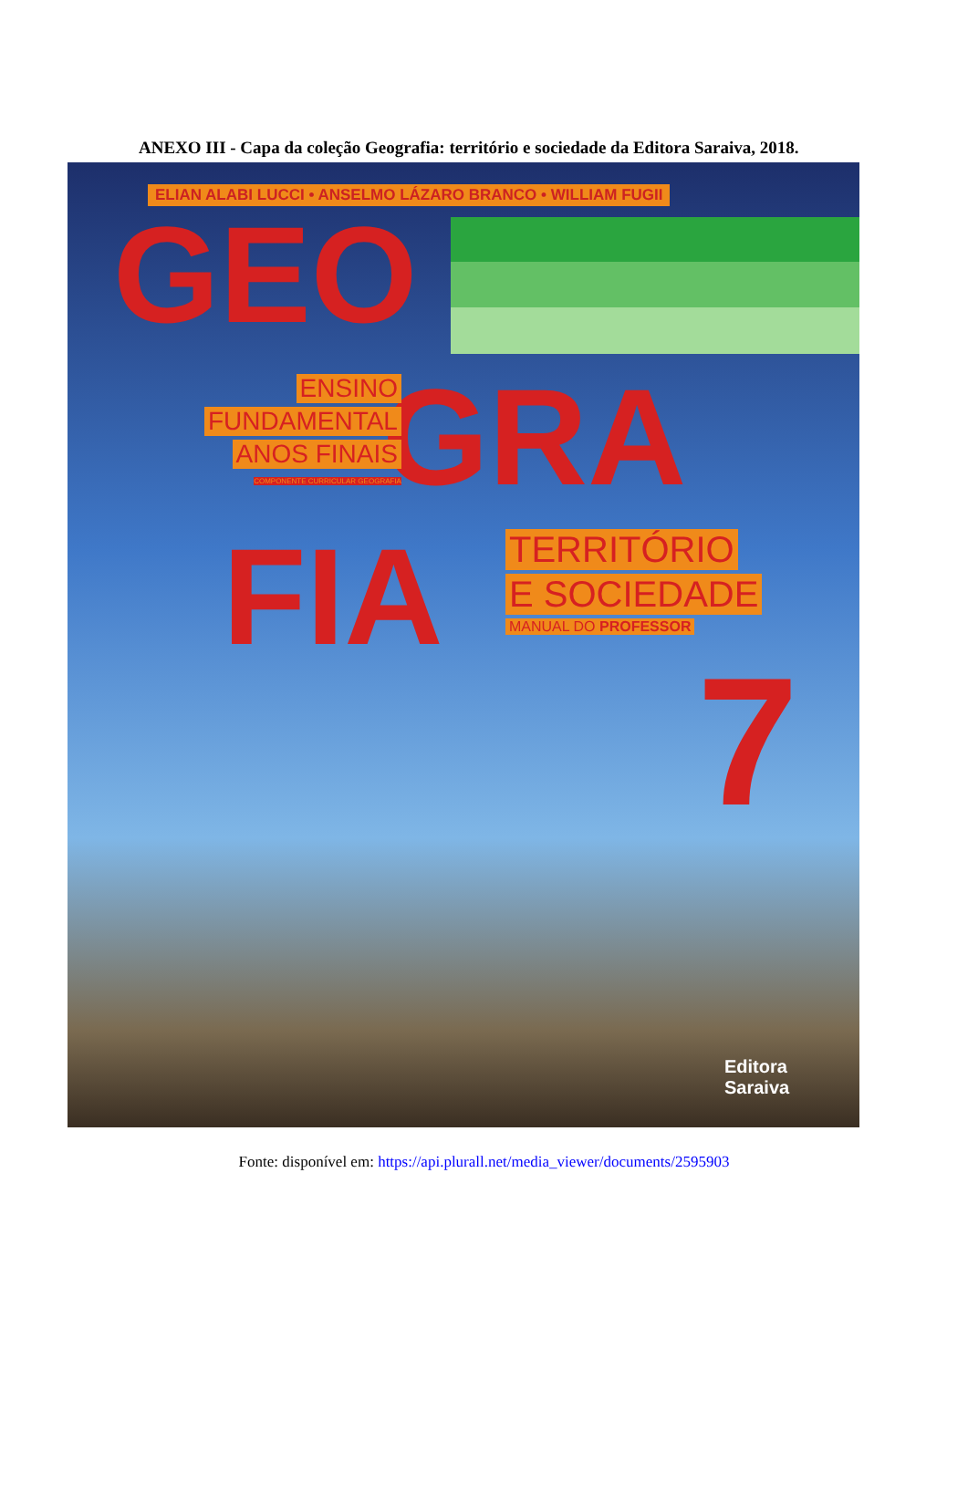ANEXO III - Capa da coleção Geografia: território e sociedade da Editora Saraiva, 2018.
ELIAN ALABI LUCCI • ANSELMO LÁZARO BRANCO • WILLIAM FUGII
GEO
GRA
ENSINO
FUNDAMENTAL
ANOS FINAIS
COMPONENTE CURRICULAR GEOGRAFIA
FIA
TERRITÓRIO
E SOCIEDADE
MANUAL DO PROFESSOR
7
Editora
Saraiva
Fonte: disponível em: https://api.plurall.net/media_viewer/documents/2595903